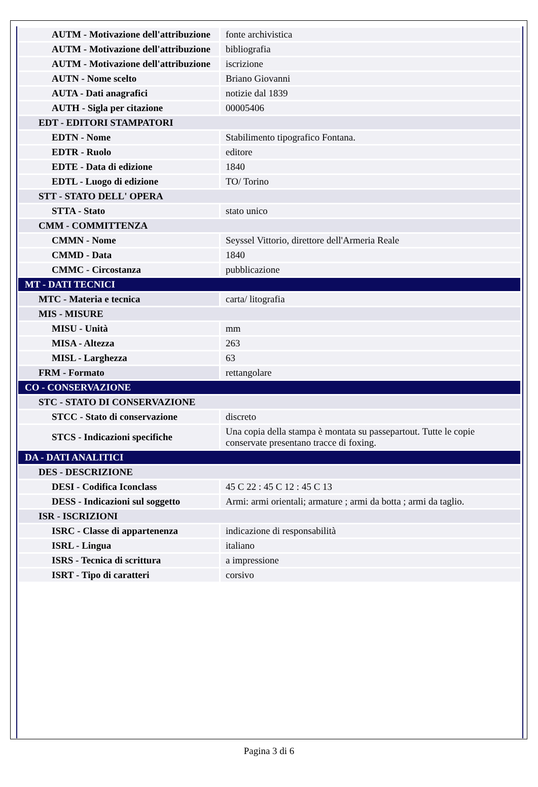| AUTM - Motivazione dell'attribuzione | fonte archivistica |
| AUTM - Motivazione dell'attribuzione | bibliografia |
| AUTM - Motivazione dell'attribuzione | iscrizione |
| AUTN - Nome scelto | Briano Giovanni |
| AUTA - Dati anagrafici | notizie dal 1839 |
| AUTH - Sigla per citazione | 00005406 |
| EDT - EDITORI STAMPATORI | |
| EDTN - Nome | Stabilimento tipografico Fontana. |
| EDTR - Ruolo | editore |
| EDTE - Data di edizione | 1840 |
| EDTL - Luogo di edizione | TO/ Torino |
| STT - STATO DELL' OPERA | |
| STTA - Stato | stato unico |
| CMM - COMMITTENZA | |
| CMMN - Nome | Seyssel Vittorio, direttore dell'Armeria Reale |
| CMMD - Data | 1840 |
| CMMC - Circostanza | pubblicazione |
| MT - DATI TECNICI | |
| MTC - Materia e tecnica | carta/ litografia |
| MIS - MISURE | |
| MISU - Unità | mm |
| MISA - Altezza | 263 |
| MISL - Larghezza | 63 |
| FRM - Formato | rettangolare |
| CO - CONSERVAZIONE | |
| STC - STATO DI CONSERVAZIONE | |
| STCC - Stato di conservazione | discreto |
| STCS - Indicazioni specifiche | Una copia della stampa è montata su passepartout. Tutte le copie conservate presentano tracce di foxing. |
| DA - DATI ANALITICI | |
| DES - DESCRIZIONE | |
| DESI - Codifica Iconclass | 45 C 22 : 45 C 12 : 45 C 13 |
| DESS - Indicazioni sul soggetto | Armi: armi orientali; armature ; armi da botta ; armi da taglio. |
| ISR - ISCRIZIONI | |
| ISRC - Classe di appartenenza | indicazione di responsabilità |
| ISRL - Lingua | italiano |
| ISRS - Tecnica di scrittura | a impressione |
| ISRT - Tipo di caratteri | corsivo |
Pagina 3 di 6